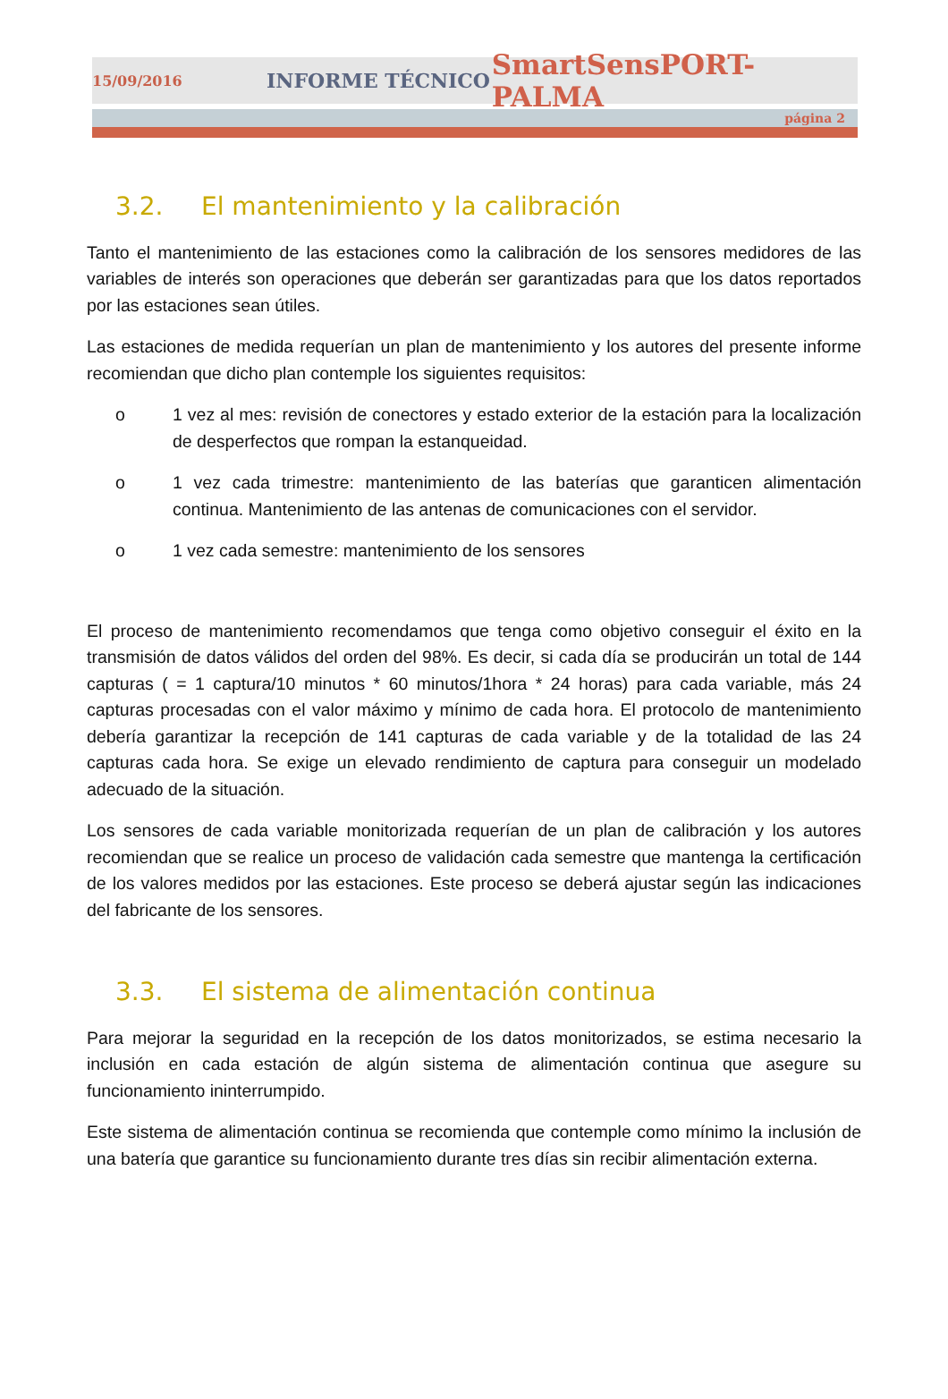15/09/2016 INFORME TÉCNICO SmartSensPORT-PALMA
página 2
3.2. El mantenimiento y la calibración
Tanto el mantenimiento de las estaciones como la calibración de los sensores medidores de las variables de interés son operaciones que deberán ser garantizadas para que los datos reportados por las estaciones sean útiles.
Las estaciones de medida requerían un plan de mantenimiento y los autores del presente informe recomiendan que dicho plan contemple los siguientes requisitos:
o 1 vez al mes: revisión de conectores y estado exterior de la estación para la localización de desperfectos que rompan la estanqueidad.
o 1 vez cada trimestre: mantenimiento de las baterías que garanticen alimentación continua. Mantenimiento de las antenas de comunicaciones con el servidor.
o 1 vez cada semestre: mantenimiento de los sensores
El proceso de mantenimiento recomendamos que tenga como objetivo conseguir el éxito en la transmisión de datos válidos del orden del 98%. Es decir, si cada día se producirán un total de 144 capturas ( = 1 captura/10 minutos * 60 minutos/1hora * 24 horas) para cada variable, más 24 capturas procesadas con el valor máximo y mínimo de cada hora. El protocolo de mantenimiento debería garantizar la recepción de 141 capturas de cada variable y de la totalidad de las 24 capturas cada hora. Se exige un elevado rendimiento de captura para conseguir un modelado adecuado de la situación.
Los sensores de cada variable monitorizada requerían de un plan de calibración y los autores recomiendan que se realice un proceso de validación cada semestre que mantenga la certificación de los valores medidos por las estaciones. Este proceso se deberá ajustar según las indicaciones del fabricante de los sensores.
3.3. El sistema de alimentación continua
Para mejorar la seguridad en la recepción de los datos monitorizados, se estima necesario la inclusión en cada estación de algún sistema de alimentación continua que asegure su funcionamiento ininterrumpido.
Este sistema de alimentación continua se recomienda que contemple como mínimo la inclusión de una batería que garantice su funcionamiento durante tres días sin recibir alimentación externa.